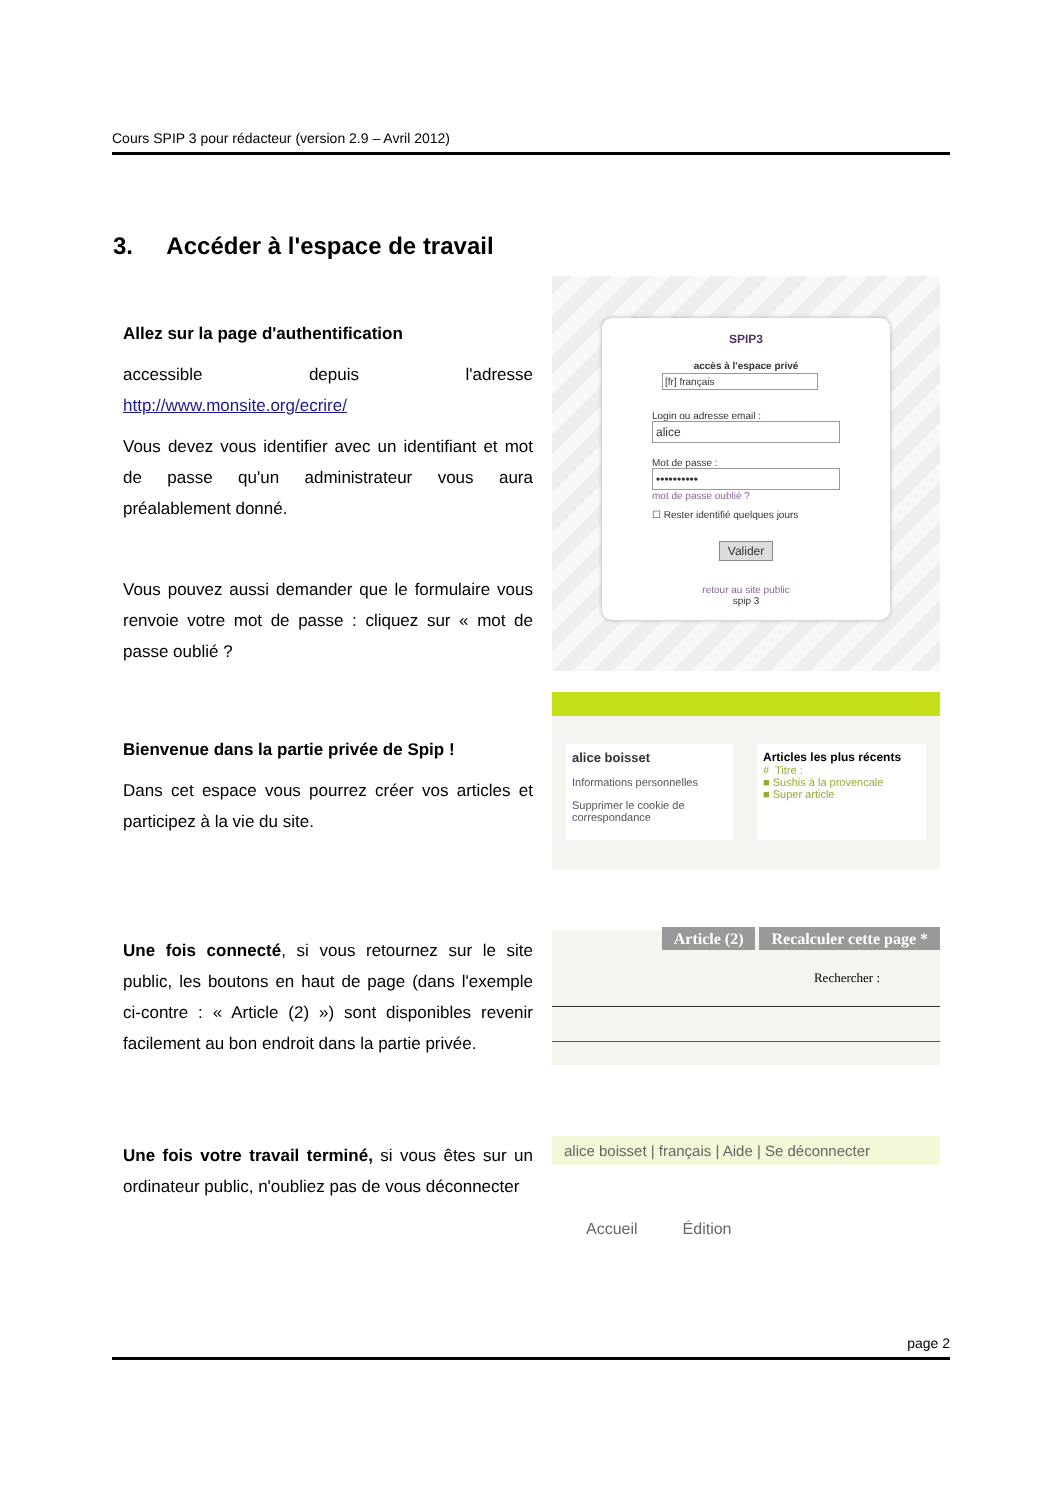Cours SPIP 3 pour rédacteur (version 2.9 – Avril 2012)
3. Accéder à l'espace de travail
Allez sur la page d'authentification
accessible depuis l'adresse http://www.monsite.org/ecrire/
Vous devez vous identifier avec un identifiant et mot de passe qu'un administrateur vous aura préalablement donné.
Vous pouvez aussi demander que le formulaire vous renvoie votre mot de passe : cliquez sur « mot de passe oublié ?
SPIP3
accès à l'espace privé
[fr] français
Login ou adresse email :
alice
Mot de passe :
••••••••••
mot de passe oublié ?
☐ Rester identifié quelques jours
Valider
retour au site public
spip 3
Bienvenue dans la partie privée de Spip !
Dans cet espace vous pourrez créer vos articles et participez à la vie du site.
alice boisset
Informations personnelles
Supprimer le cookie de correspondance
Articles les plus récents
# Titre :
■ Sushis à la provencale
■ Super article
Une fois connecté, si vous retournez sur le site public, les boutons en haut de page (dans l'exemple ci-contre : « Article (2) ») sont disponibles revenir facilement au bon endroit dans la partie privée.
Article (2) Recalculer cette page *
Rechercher :
Une fois votre travail terminé, si vous êtes sur un ordinateur public, n'oubliez pas de vous déconnecter
alice boisset | français | Aide | Se déconnecter
Accueil Édition
page 2